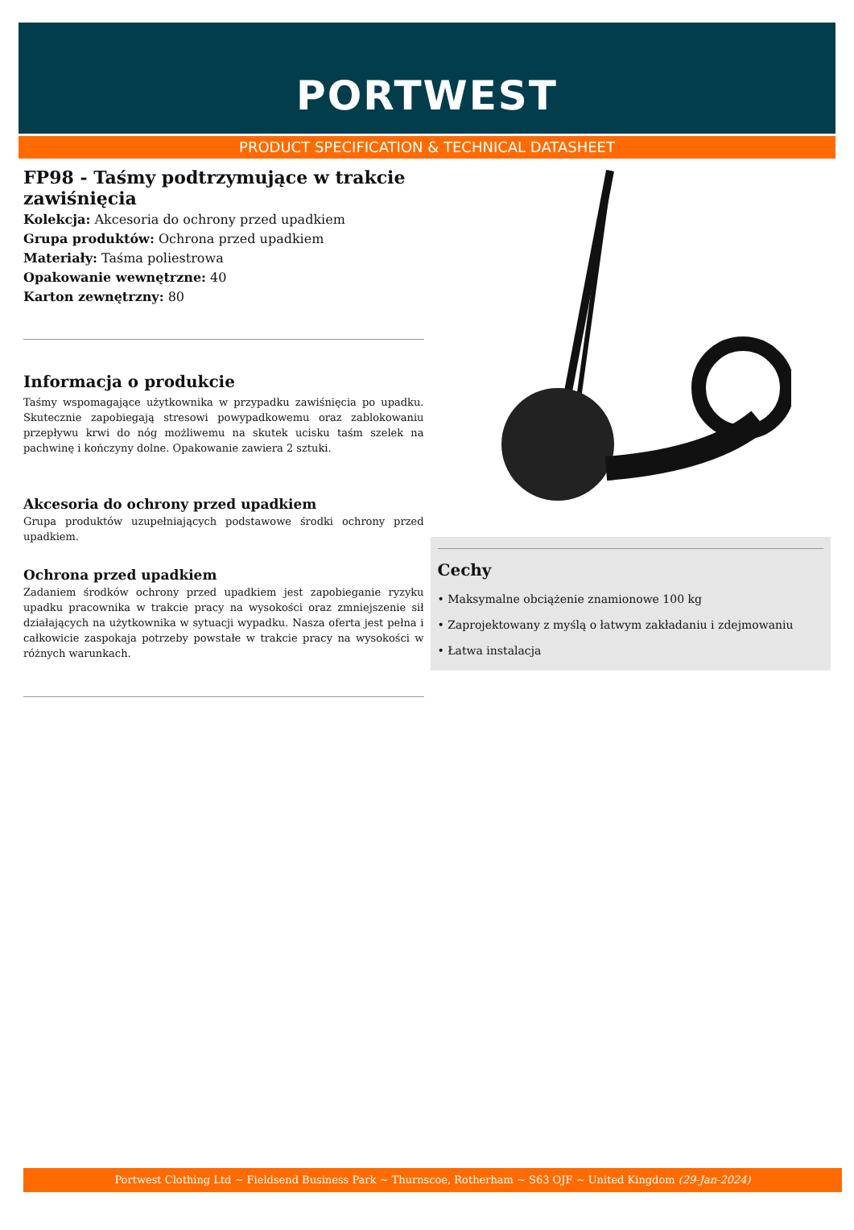PORTWEST
PRODUCT SPECIFICATION & TECHNICAL DATASHEET
FP98 - Taśmy podtrzymujące w trakcie zawiśnięcia
Kolekcja: Akcesoria do ochrony przed upadkiem
Grupa produktów: Ochrona przed upadkiem
Materiały: Taśma poliestrowa
Opakowanie wewnętrzne: 40
Karton zewnętrzny: 80
Informacja o produkcie
Taśmy wspomagające użytkownika w przypadku zawiśnięcia po upadku. Skutecznie zapobiegają stresowi powypadkowemu oraz zablokowaniu przepływu krwi do nóg możliwemu na skutek ucisku taśm szelek na pachwinę i kończyny dolne. Opakowanie zawiera 2 sztuki.
Akcesoria do ochrony przed upadkiem
Grupa produktów uzupełniających podstawowe środki ochrony przed upadkiem.
Ochrona przed upadkiem
Zadaniem środków ochrony przed upadkiem jest zapobieganie ryzyku upadku pracownika w trakcie pracy na wysokości oraz zmniejszenie sił działających na użytkownika w sytuacji wypadku. Nasza oferta jest pełna i całkowicie zaspokaja potrzeby powstałe w trakcie pracy na wysokości w różnych warunkach.
Cechy
• Maksymalne obciążenie znamionowe 100 kg
• Zaprojektowany z myślą o łatwym zakładaniu i zdejmowaniu
• Łatwa instalacja
Portwest Clothing Ltd ~ Fieldsend Business Park ~ Thurnscoe, Rotherham ~ S63 OJF ~ United Kingdom (29-Jan-2024)